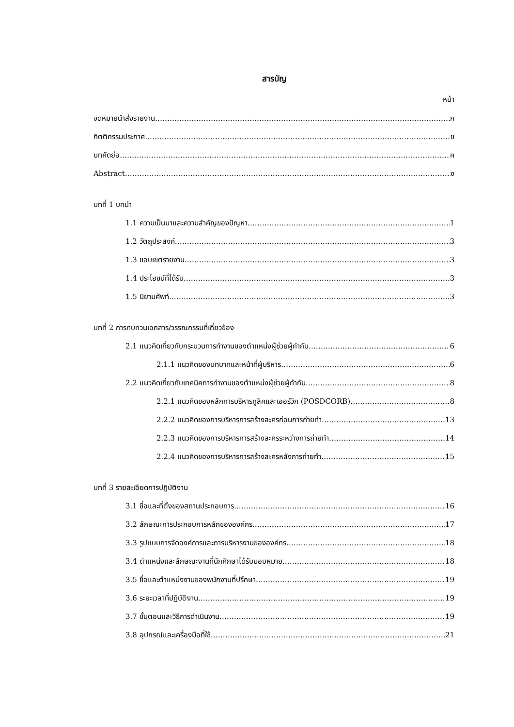สารบัญ
หน้า
จดหมายนำส่งรายงาน ก
กิตติกรรมประกาศ ข
บทคัดย่อ ค
Abstract ง
บทที่ 1 บทนำ
1.1 ความเป็นมาและความสำคัญของปัญหา 1
1.2 วัตถุประสงค์ 3
1.3 ขอบเขตรายงาน 3
1.4 ประโยชน์ที่ได้รับ 3
1.5 นิยามศัพท์ 3
บทที่ 2 การทบทวนเอกสาร/วรรณกรรมที่เกี่ยวข้อง
2.1 แนวคิดเกี่ยวกับกระบวนการทำงานของตำแหน่งผู้ช่วยผู้กำกับ 6
2.1.1 แนวคิดของบทบาทและหน้าที่ผู้บริหาร 6
2.2 แนวคิดเกี่ยวกับเทคนิคการทำงานของตำแหน่งผู้ช่วยผู้กำกับ 8
2.2.1 แนวคิดของหลักการบริหารกูลิคและเออร์วิก (POSDCORB) 8
2.2.2 แนวคิดของการบริหารการสร้างละครก่อนการถ่ายทำ 13
2.2.3 แนวคิดของการบริหารการสร้างละครระหว่างการถ่ายทำ 14
2.2.4 แนวคิดของการบริหารการสร้างละครหลังการถ่ายทำ 15
บทที่ 3 รายละเอียดการปฏิบัติงาน
3.1 ชื่อและที่ตั้งของสถานประกอบการ 16
3.2 ลักษณะการประกอบการหลักขององค์กร 17
3.3 รูปแบบการจัดองค์การและการบริหารงานขององค์กร 18
3.4 ตำแหน่งและลักษณะงานที่นักศึกษาได้รับมอบหมาย 18
3.5 ชื่อและตำแหน่งงานของพนักงานที่ปรึกษา 19
3.6 ระยะเวลาที่ปฏิบัติงาน 19
3.7 ขั้นตอนและวิธีการดำเนินงาน 19
3.8 อุปกรณ์และเครื่องมือที่ใช้ 21